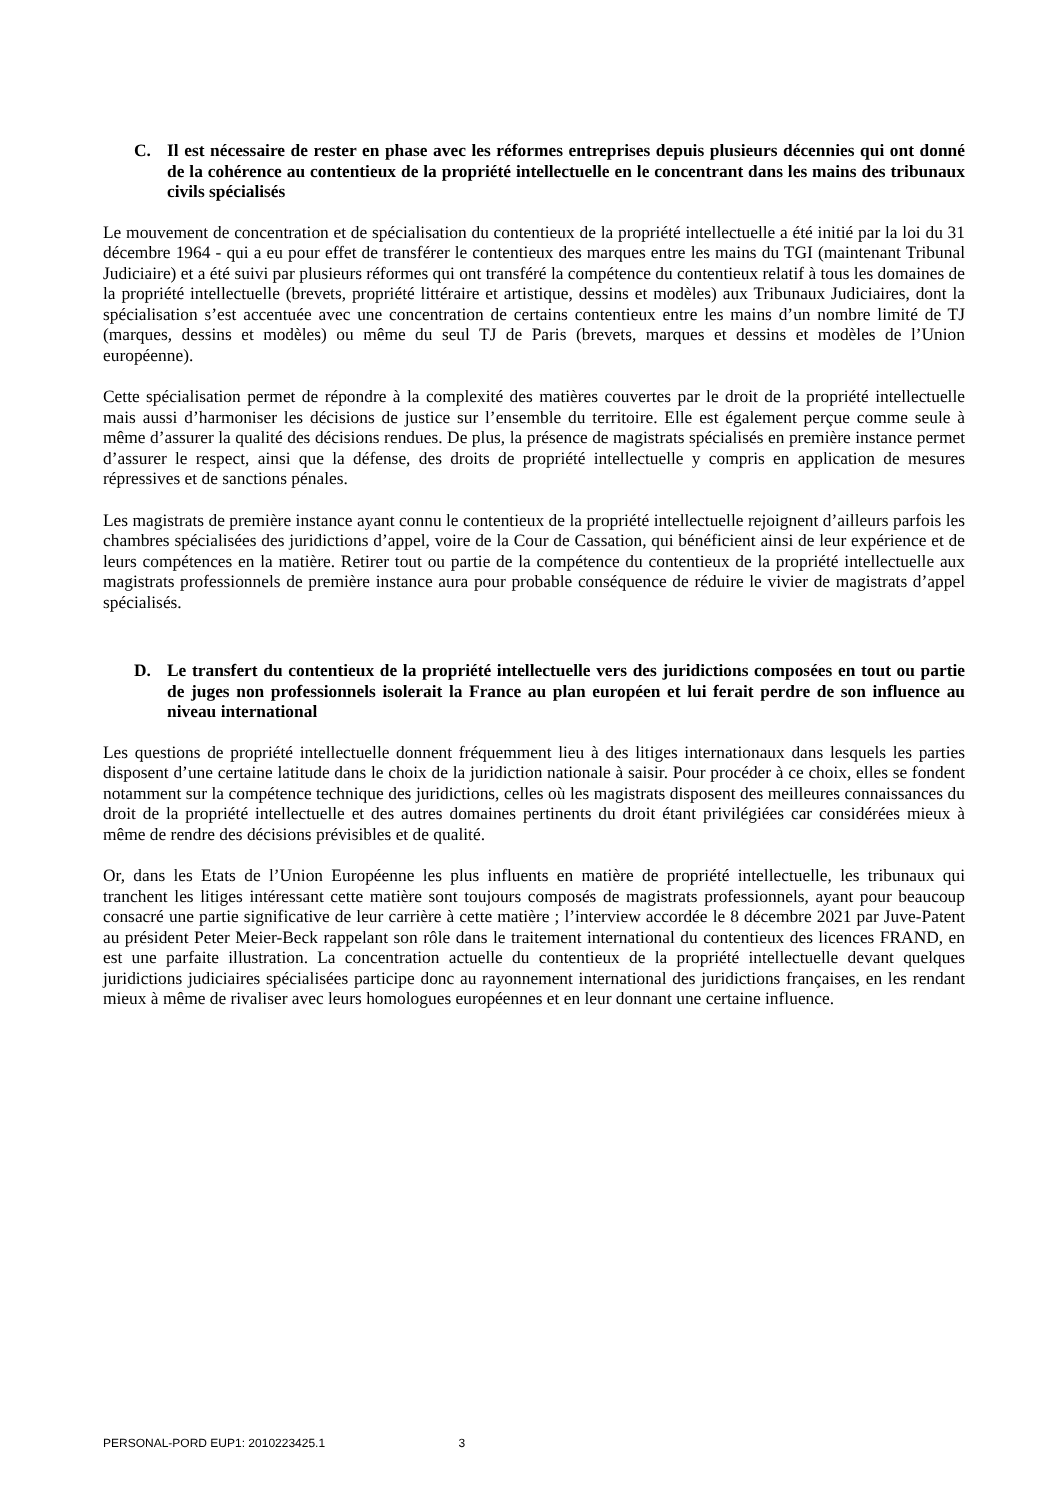C. Il est nécessaire de rester en phase avec les réformes entreprises depuis plusieurs décennies qui ont donné de la cohérence au contentieux de la propriété intellectuelle en le concentrant dans les mains des tribunaux civils spécialisés
Le mouvement de concentration et de spécialisation du contentieux de la propriété intellectuelle a été initié par la loi du 31 décembre 1964 - qui a eu pour effet de transférer le contentieux des marques entre les mains du TGI (maintenant Tribunal Judiciaire) et a été suivi par plusieurs réformes qui ont transféré la compétence du contentieux relatif à tous les domaines de la propriété intellectuelle (brevets, propriété littéraire et artistique, dessins et modèles) aux Tribunaux Judiciaires, dont la spécialisation s’est accentuée avec une concentration de certains contentieux entre les mains d’un nombre limité de TJ (marques, dessins et modèles) ou même du seul TJ de Paris (brevets, marques et dessins et modèles de l’Union européenne).
Cette spécialisation permet de répondre à la complexité des matières couvertes par le droit de la propriété intellectuelle mais aussi d’harmoniser les décisions de justice sur l’ensemble du territoire. Elle est également perçue comme seule à même d’assurer la qualité des décisions rendues. De plus, la présence de magistrats spécialisés en première instance permet d’assurer le respect, ainsi que la défense, des droits de propriété intellectuelle y compris en application de mesures répressives et de sanctions pénales.
Les magistrats de première instance ayant connu le contentieux de la propriété intellectuelle rejoignent d’ailleurs parfois les chambres spécialisées des juridictions d’appel, voire de la Cour de Cassation, qui bénéficient ainsi de leur expérience et de leurs compétences en la matière. Retirer tout ou partie de la compétence du contentieux de la propriété intellectuelle aux magistrats professionnels de première instance aura pour probable conséquence de réduire le vivier de magistrats d’appel spécialisés.
D. Le transfert du contentieux de la propriété intellectuelle vers des juridictions composées en tout ou partie de juges non professionnels isolerait la France au plan européen et lui ferait perdre de son influence au niveau international
Les questions de propriété intellectuelle donnent fréquemment lieu à des litiges internationaux dans lesquels les parties disposent d’une certaine latitude dans le choix de la juridiction nationale à saisir. Pour procéder à ce choix, elles se fondent notamment sur la compétence technique des juridictions, celles où les magistrats disposent des meilleures connaissances du droit de la propriété intellectuelle et des autres domaines pertinents du droit étant privilégiées car considérées mieux à même de rendre des décisions prévisibles et de qualité.
Or, dans les Etats de l’Union Européenne les plus influents en matière de propriété intellectuelle, les tribunaux qui tranchent les litiges intéressant cette matière sont toujours composés de magistrats professionnels, ayant pour beaucoup consacré une partie significative de leur carrière à cette matière ; l’interview accordée le 8 décembre 2021 par Juve-Patent au président Peter Meier-Beck rappelant son rôle dans le traitement international du contentieux des licences FRAND, en est une parfaite illustration. La concentration actuelle du contentieux de la propriété intellectuelle devant quelques juridictions judiciaires spécialisées participe donc au rayonnement international des juridictions françaises, en les rendant mieux à même de rivaliser avec leurs homologues européennes et en leur donnant une certaine influence.
PERSONAL-PORD EUP1: 2010223425.1 3